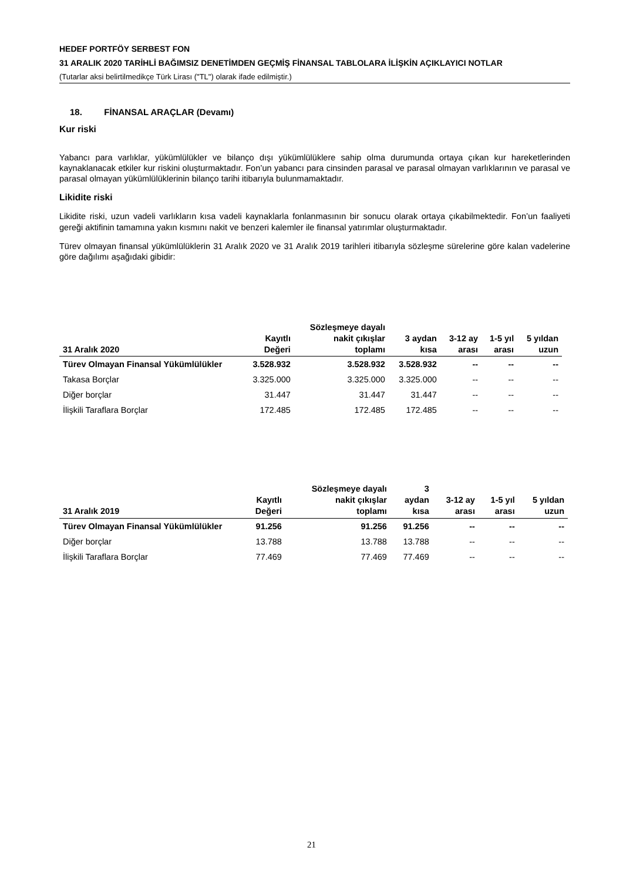HEDEF PORTFÖY SERBEST FON
31 ARALIK 2020 TARİHLİ BAĞIMSIZ DENETİMDEN GEÇMİŞ FİNANSAL TABLOLARA İLİŞKİN AÇIKLAYICI NOTLAR
(Tutarlar aksi belirtilmedikçe Türk Lirası ("TL") olarak ifade edilmiştir.)
18. FİNANSAL ARAÇLAR (Devamı)
Kur riski
Yabancı para varlıklar, yükümlülükler ve bilanço dışı yükümlülüklere sahip olma durumunda ortaya çıkan kur hareketlerinden kaynaklanacak etkiler kur riskini oluşturmaktadır. Fon’un yabancı para cinsinden parasal ve parasal olmayan varlıklarının ve parasal ve parasal olmayan yükümlülüklerinin bilanço tarihi itibarıyla bulunmamaktadır.
Likidite riski
Likidite riski, uzun vadeli varlıkların kısa vadeli kaynaklarla fonlanmasının bir sonucu olarak ortaya çıkabilmektedir. Fon’un faaliyeti gereği aktifinin tamamına yakın kısmını nakit ve benzeri kalemler ile finansal yatırımlar oluşturmaktadır.
Türev olmayan finansal yükümlülüklerin 31 Aralık 2020 ve 31 Aralık 2019 tarihleri itibarıyla sözleşme sürelerine göre kalan vadelerine göre dağılımı aşağıdaki gibidir:
| 31 Aralık 2020 | Kayıtlı Değeri | Sözleşmeye dayalı nakit çıkışlar toplamı | 3 aydan kısa | 3-12 ay arası | 1-5 yıl arası | 5 yıldan uzun |
| --- | --- | --- | --- | --- | --- | --- |
| Türev Olmayan Finansal Yükümlülükler | 3.528.932 | 3.528.932 | 3.528.932 | -- | -- | -- |
| Takasa Borçlar | 3.325.000 | 3.325.000 | 3.325.000 | -- | -- | -- |
| Diğer borçlar | 31.447 | 31.447 | 31.447 | -- | -- | -- |
| İlişkili Taraflara Borçlar | 172.485 | 172.485 | 172.485 | -- | -- | -- |
| 31 Aralık 2019 | Kayıtlı Değeri | Sözleşmeye dayalı nakit çıkışlar toplamı | 3 aydan kısa | 3-12 ay arası | 1-5 yıl arası | 5 yıldan uzun |
| --- | --- | --- | --- | --- | --- | --- |
| Türev Olmayan Finansal Yükümlülükler | 91.256 | 91.256 | 91.256 | -- | -- | -- |
| Diğer borçlar | 13.788 | 13.788 | 13.788 | -- | -- | -- |
| İlişkili Taraflara Borçlar | 77.469 | 77.469 | 77.469 | -- | -- | -- |
21